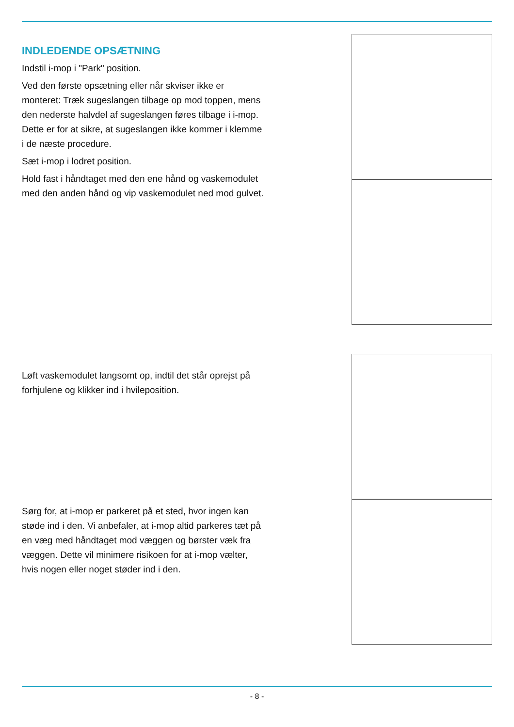INDLEDENDE OPSÆTNING
Indstil i-mop i "Park" position.
Ved den første opsætning eller når skviser ikke er monteret: Træk sugeslangen tilbage op mod toppen, mens den nederste halvdel af sugeslangen føres tilbage i i-mop. Dette er for at sikre, at sugeslangen ikke kommer i klemme i de næste procedure.
Sæt i-mop i lodret position.
Hold fast i håndtaget med den ene hånd og vaskemodulet med den anden hånd og vip vaskemodulet ned mod gulvet.
Løft vaskemodulet langsomt op, indtil det står oprejst på forhjulene og klikker ind i hvileposition.
Sørg for, at i-mop er parkeret på et sted, hvor ingen kan støde ind i den. Vi anbefaler, at i-mop altid parkeres tæt på en væg med håndtaget mod væggen og børster væk fra væggen. Dette vil minimere risikoen for at i-mop vælter, hvis nogen eller noget støder ind i den.
- 8 -